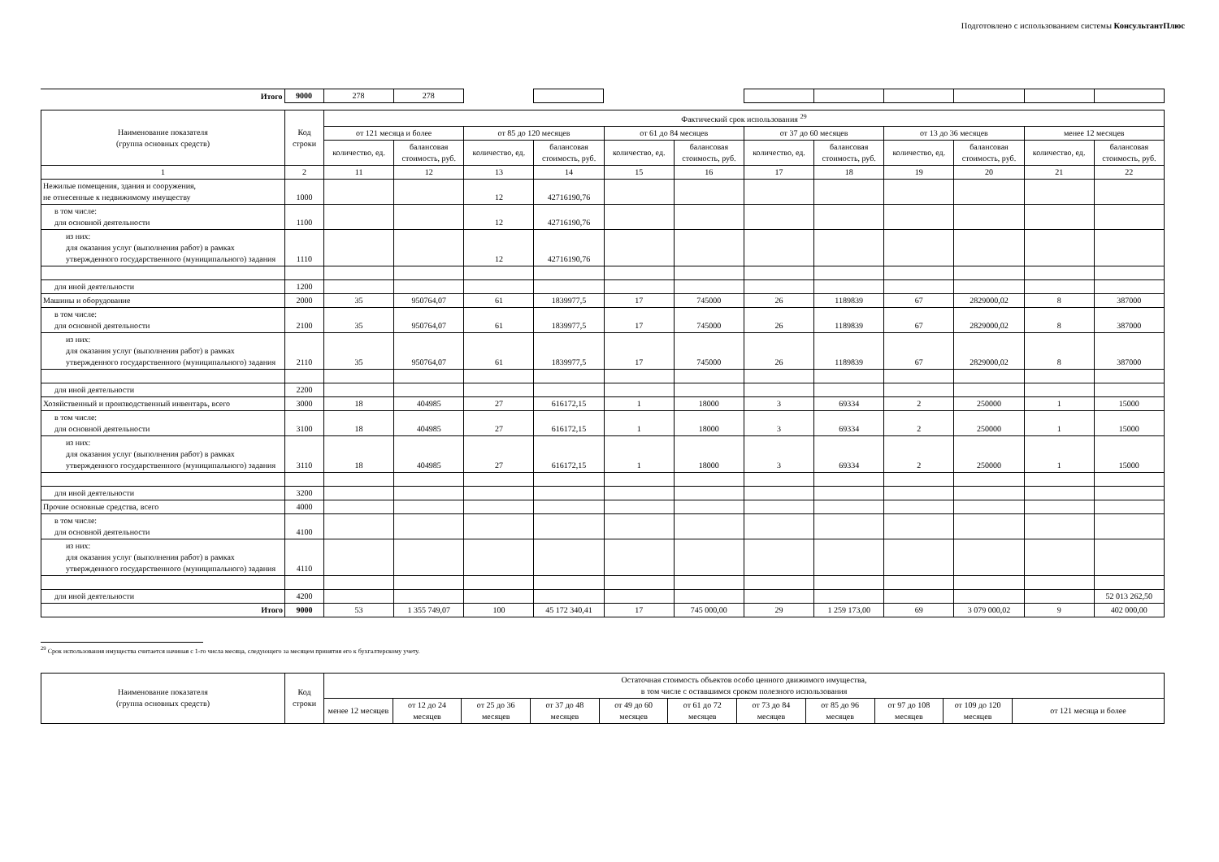Подготовлено с использованием системы КонсультантПлюс
| Итого | 9000 | 278 | 278 | | | | | | | | | | |
| Наименование показателя (группа основных средств) | Код строки | Фактический срок использования <sup>29</sup> | | | | | | | | | | | |
| --- | --- | --- | --- | --- | --- | --- | --- | --- | --- | --- | --- | --- | --- |
| | | от 121 месяца и более | | от 85 до 120 месяцев | | от 61 до 84 месяцев | | от 37 до 60 месяцев | | от 13 до 36 месяцев | | менее 12 месяцев | |
| | | количество, ед. | балансовая стоимость, руб. | количество, ед. | балансовая стоимость, руб. | количество, ед. | балансовая стоимость, руб. | количество, ед. | балансовая стоимость, руб. | количество, ед. | балансовая стоимость, руб. | количество, ед. | балансовая стоимость, руб. |
| 1 | 2 | 11 | 12 | 13 | 14 | 15 | 16 | 17 | 18 | 19 | 20 | 21 | 22 |
| Нежилые помещения, здания и сооружения, не отнесенные к недвижимому имуществу | 1000 | | | 12 | 42716190,76 | | | | | | | | |
| в том числе: для основной деятельности | 1100 | | | 12 | 42716190,76 | | | | | | | | |
| из них: для оказания услуг (выполнения работ) в рамках утвержденного государственного (муниципального) задания | 1110 | | | 12 | 42716190,76 | | | | | | | | |
| для иной деятельности | 1200 | | | | | | | | | | | | |
| Машины и оборудование | 2000 | 35 | 950764,07 | 61 | 1839977,5 | 17 | 745000 | 26 | 1189839 | 67 | 2829000,02 | 8 | 387000 |
| в том числе: для основной деятельности | 2100 | 35 | 950764,07 | 61 | 1839977,5 | 17 | 745000 | 26 | 1189839 | 67 | 2829000,02 | 8 | 387000 |
| из них: для оказания услуг (выполнения работ) в рамках утвержденного государственного (муниципального) задания | 2110 | 35 | 950764,07 | 61 | 1839977,5 | 17 | 745000 | 26 | 1189839 | 67 | 2829000,02 | 8 | 387000 |
| для иной деятельности | 2200 | | | | | | | | | | | | |
| Хозяйственный и производственный инвентарь, всего | 3000 | 18 | 404985 | 27 | 616172,15 | 1 | 18000 | 3 | 69334 | 2 | 250000 | 1 | 15000 |
| в том числе: для основной деятельности | 3100 | 18 | 404985 | 27 | 616172,15 | 1 | 18000 | 3 | 69334 | 2 | 250000 | 1 | 15000 |
| из них: для оказания услуг (выполнения работ) в рамках утвержденного государственного (муниципального) задания | 3110 | 18 | 404985 | 27 | 616172,15 | 1 | 18000 | 3 | 69334 | 2 | 250000 | 1 | 15000 |
| для иной деятельности | 3200 | | | | | | | | | | | | |
| Прочие основные средства, всего | 4000 | | | | | | | | | | | | |
| в том числе: для основной деятельности | 4100 | | | | | | | | | | | | |
| из них: для оказания услуг (выполнения работ) в рамках утвержденного государственного (муниципального) задания | 4110 | | | | | | | | | | | | |
| для иной деятельности | 4200 | | | | | | | | | | | | 52 013 262,50 |
| Итого | 9000 | 53 | 1 355 749,07 | 100 | 45 172 340,41 | 17 | 745 000,00 | 29 | 1 259 173,00 | 69 | 3 079 000,02 | 9 | 402 000,00 |
<sup>29</sup> Срок использования имущества считается начиная с 1-го числа месяца, следующего за месяцем принятия его к бухгалтерскому учету.
| Наименование показателя (группа основных средств) | Код строки | Остаточная стоимость объектов особо ценного движимого имущества, в том числе с оставшимся сроком полезного использования | | | | | | | | | | |
| --- | --- | --- | --- | --- | --- | --- | --- | --- | --- | --- | --- | --- |
| | | менее 12 месяцев | от 12 до 24 месяцев | от 25 до 36 месяцев | от 37 до 48 месяцев | от 49 до 60 месяцев | от 61 до 72 месяцев | от 73 до 84 месяцев | от 85 до 96 месяцев | от 97 до 108 месяцев | от 109 до 120 месяцев | от 121 месяца и более |